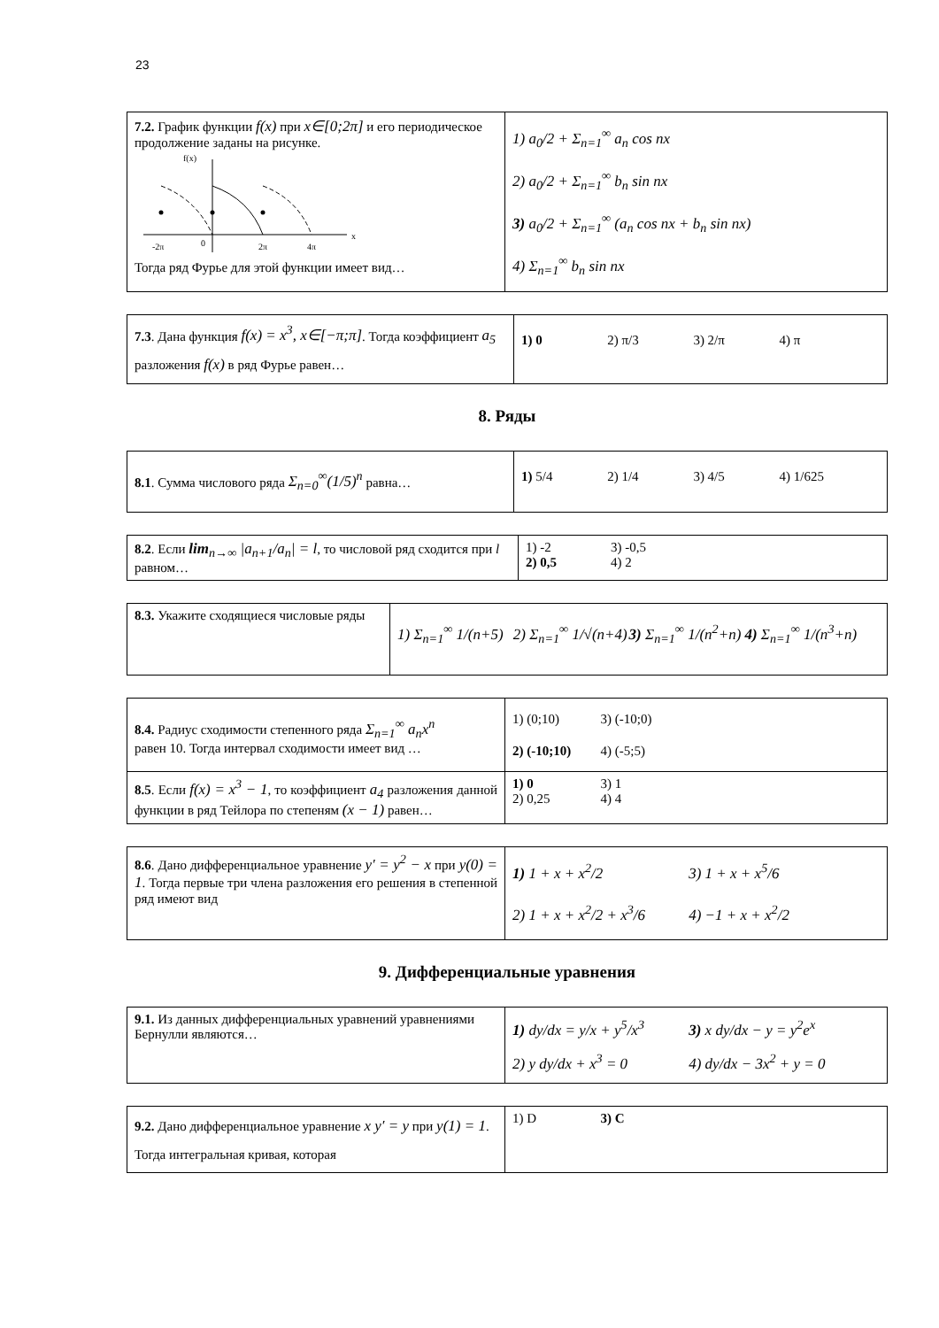23
| 7.2. График функции f(x) при x∈[0;2π] и его периодическое продолжение заданы на рисунке. f(x) -2π 0 2π 4π x Тогда ряд Фурье для этой функции имеет вид… | 1) a<sub>0</sub>/2 + Σ<sub>n=1</sub><sup>∞</sup> a<sub>n</sub> cos nx 2) a<sub>0</sub>/2 + Σ<sub>n=1</sub><sup>∞</sup> b<sub>n</sub> sin nx 3) a<sub>0</sub>/2 + Σ<sub>n=1</sub><sup>∞</sup> (a<sub>n</sub> cos nx + b<sub>n</sub> sin nx) 4) Σ<sub>n=1</sub><sup>∞</sup> b<sub>n</sub> sin nx |
| 7.3 . Дана функция f(x) = x<sup>3</sup>, x∈[−π;π] . Тогда коэффициент a<sub>5</sub> разложения f(x) в ряд Фурье равен… | 1) 0 2) π/3 3) 2/π 4) π |
8. Ряды
| 8.1 . Сумма числового ряда Σ<sub>n=0</sub><sup>∞</sup>(1/5)<sup>n</sup> равна… | 1) 5/4 2) 1/4 3) 4/5 4) 1/625 |
| 8.2 . Если lim<sub>n→∞</sub> /a<sub>n+1</sub>/a<sub>n</sub>/ = l , то числовой ряд сходится при l равном… | 1) -2 3) -0,5 2) 0,5 4) 2 |
| 8.3. Укажите сходящиеся числовые ряды | 1) Σ<sub>n=1</sub><sup>∞</sup> 1/(n+5) 2) Σ<sub>n=1</sub><sup>∞</sup> 1/√(n+4) 3) Σ<sub>n=1</sub><sup>∞</sup> 1/(n<sup>2</sup>+n) 4) Σ<sub>n=1</sub><sup>∞</sup> 1/(n<sup>3</sup>+n) |
| 8.4. Радиус сходимости степенного ряда Σ<sub>n=1</sub><sup>∞</sup> a<sub>n</sub>x<sup>n</sup> равен 10. Тогда интервал сходимости имеет вид … | 1) (0;10) 3) (-10;0) 2) (-10;10) 4) (-5;5) |
| 8.5 . Если f(x) = x<sup>3</sup> − 1 , то коэффициент a<sub>4</sub> разложения данной функции в ряд Тейлора по степеням (x − 1) равен… | 1) 0 3) 1 2) 0,25 4) 4 |
| 8.6 . Дано дифференциальное уравнение y' = y<sup>2</sup> − x при y(0) = 1 . Тогда первые три члена разложения его решения в степенной ряд имеют вид | 1) 1 + x + x<sup>2</sup>/2 3) 1 + x + x<sup>5</sup>/6 2) 1 + x + x<sup>2</sup>/2 + x<sup>3</sup>/6 4) −1 + x + x<sup>2</sup>/2 |
9. Дифференциальные уравнения
| 9.1. Из данных дифференциальных уравнений уравнениями Бернулли являются… | 1) dy/dx = y/x + y<sup>5</sup>/x<sup>3</sup> 3) x dy/dx − y = y<sup>2</sup>e<sup>x</sup> 2) y dy/dx + x<sup>3</sup> = 0 4) dy/dx − 3x<sup>2</sup> + y = 0 |
| 9.2. Дано дифференциальное уравнение x y′ = y при y(1) = 1 . Тогда интегральная кривая, которая | 1) D 3) C |